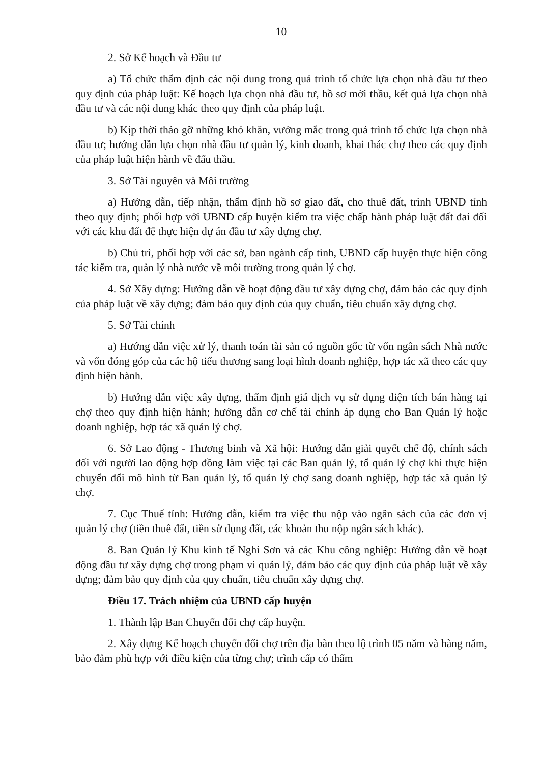10
2. Sở Kế hoạch và Đầu tư
a) Tổ chức thẩm định các nội dung trong quá trình tổ chức lựa chọn nhà đầu tư theo quy định của pháp luật: Kế hoạch lựa chọn nhà đầu tư, hồ sơ mời thầu, kết quả lựa chọn nhà đầu tư và các nội dung khác theo quy định của pháp luật.
b) Kịp thời tháo gỡ những khó khăn, vướng mắc trong quá trình tổ chức lựa chọn nhà đầu tư; hướng dẫn lựa chọn nhà đầu tư quản lý, kinh doanh, khai thác chợ theo các quy định của pháp luật hiện hành về đấu thầu.
3. Sở Tài nguyên và Môi trường
a) Hướng dẫn, tiếp nhận, thẩm định hồ sơ giao đất, cho thuê đất, trình UBND tỉnh theo quy định; phối hợp với UBND cấp huyện kiểm tra việc chấp hành pháp luật đất đai đối với các khu đất để thực hiện dự án đầu tư xây dựng chợ.
b) Chủ trì, phối hợp với các sở, ban ngành cấp tỉnh, UBND cấp huyện thực hiện công tác kiểm tra, quản lý nhà nước về môi trường trong quản lý chợ.
4. Sở Xây dựng: Hướng dẫn về hoạt động đầu tư xây dựng chợ, đảm bảo các quy định của pháp luật về xây dựng; đảm bảo quy định của quy chuẩn, tiêu chuẩn xây dựng chợ.
5. Sở Tài chính
a) Hướng dẫn việc xử lý, thanh toán tài sản có nguồn gốc từ vốn ngân sách Nhà nước và vốn đóng góp của các hộ tiểu thương sang loại hình doanh nghiệp, hợp tác xã theo các quy định hiện hành.
b) Hướng dẫn việc xây dựng, thẩm định giá dịch vụ sử dụng diện tích bán hàng tại chợ theo quy định hiện hành; hướng dẫn cơ chế tài chính áp dụng cho Ban Quản lý hoặc doanh nghiệp, hợp tác xã quản lý chợ.
6. Sở Lao động - Thương binh và Xã hội: Hướng dẫn giải quyết chế độ, chính sách đối với người lao động hợp đồng làm việc tại các Ban quản lý, tổ quản lý chợ khi thực hiện chuyển đổi mô hình từ Ban quản lý, tổ quản lý chợ sang doanh nghiệp, hợp tác xã quản lý chợ.
7. Cục Thuế tỉnh: Hướng dẫn, kiểm tra việc thu nộp vào ngân sách của các đơn vị quản lý chợ (tiền thuê đất, tiền sử dụng đất, các khoản thu nộp ngân sách khác).
8. Ban Quản lý Khu kinh tế Nghi Sơn và các Khu công nghiệp: Hướng dẫn về hoạt động đầu tư xây dựng chợ trong phạm vi quản lý, đảm bảo các quy định của pháp luật về xây dựng; đảm bảo quy định của quy chuẩn, tiêu chuẩn xây dựng chợ.
Điều 17. Trách nhiệm của UBND cấp huyện
1. Thành lập Ban Chuyển đổi chợ cấp huyện.
2. Xây dựng Kế hoạch chuyển đổi chợ trên địa bàn theo lộ trình 05 năm và hàng năm, bảo đảm phù hợp với điều kiện của từng chợ; trình cấp có thẩm